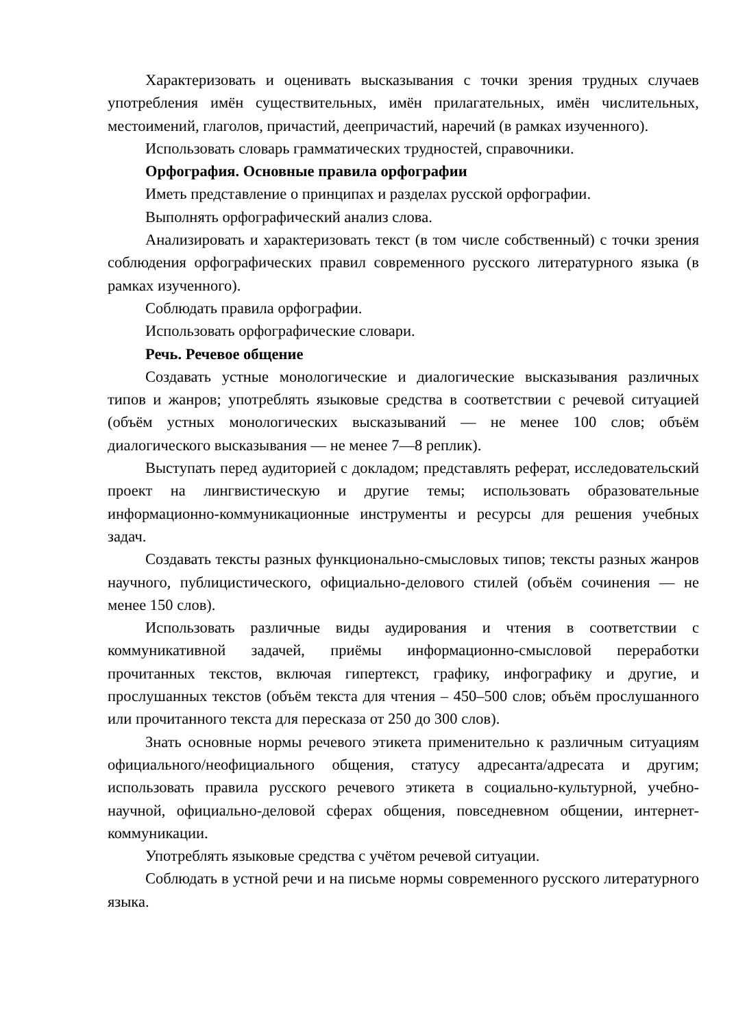Характеризовать и оценивать высказывания с точки зрения трудных случаев употребления имён существительных, имён прилагательных, имён числительных, местоимений, глаголов, причастий, деепричастий, наречий (в рамках изученного).
Использовать словарь грамматических трудностей, справочники.
Орфография. Основные правила орфографии
Иметь представление о принципах и разделах русской орфографии.
Выполнять орфографический анализ слова.
Анализировать и характеризовать текст (в том числе собственный) с точки зрения соблюдения орфографических правил современного русского литературного языка (в рамках изученного).
Соблюдать правила орфографии.
Использовать орфографические словари.
Речь. Речевое общение
Создавать устные монологические и диалогические высказывания различных типов и жанров; употреблять языковые средства в соответствии с речевой ситуацией (объём устных монологических высказываний — не менее 100 слов; объём диалогического высказывания — не менее 7—8 реплик).
Выступать перед аудиторией с докладом; представлять реферат, исследовательский проект на лингвистическую и другие темы; использовать образовательные информационно-коммуникационные инструменты и ресурсы для решения учебных задач.
Создавать тексты разных функционально-смысловых типов; тексты разных жанров научного, публицистического, официально-делового стилей (объём сочинения — не менее 150 слов).
Использовать различные виды аудирования и чтения в соответствии с коммуникативной задачей, приёмы информационно-смысловой переработки прочитанных текстов, включая гипертекст, графику, инфографику и другие, и прослушанных текстов (объём текста для чтения – 450–500 слов; объём прослушанного или прочитанного текста для пересказа от 250 до 300 слов).
Знать основные нормы речевого этикета применительно к различным ситуациям официального/неофициального общения, статусу адресанта/адресата и другим; использовать правила русского речевого этикета в социально-культурной, учебно-научной, официально-деловой сферах общения, повседневном общении, интернет-коммуникации.
Употреблять языковые средства с учётом речевой ситуации.
Соблюдать в устной речи и на письме нормы современного русского литературного языка.